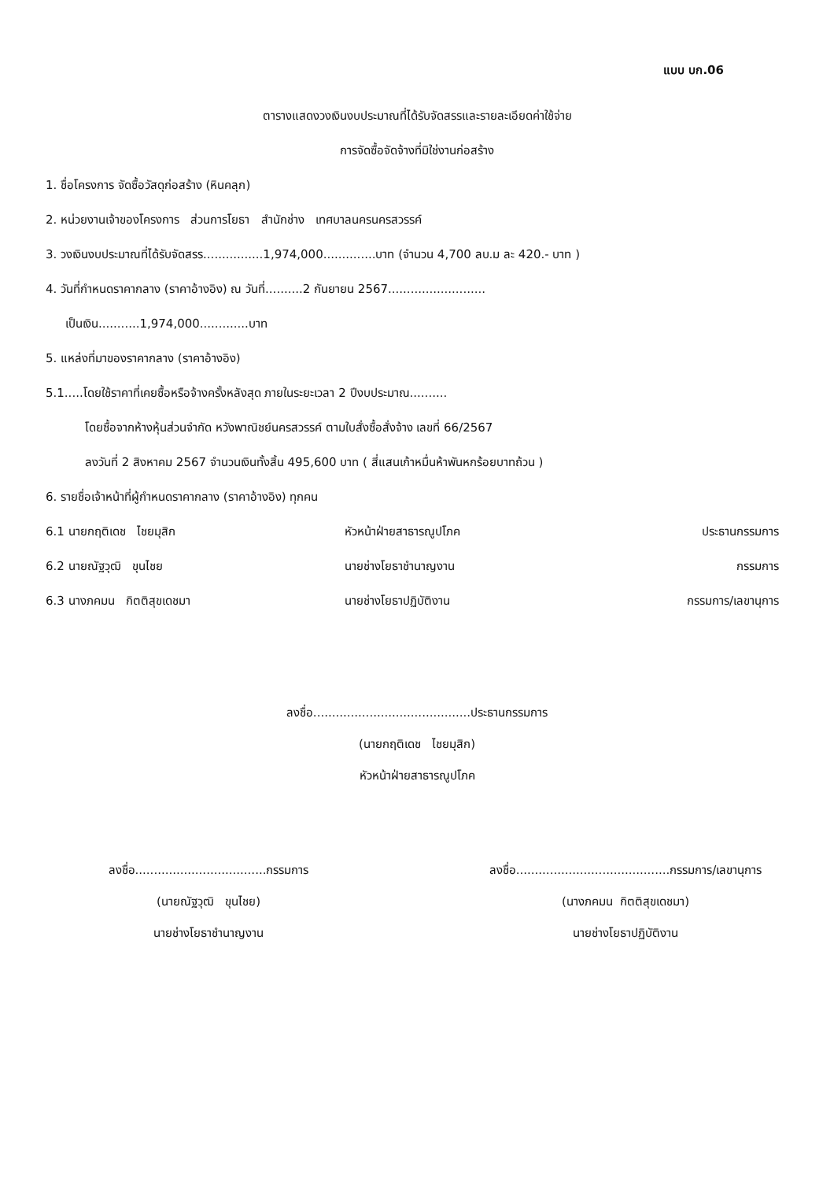แบบ บก.06
ตารางแสดงวงเงินงบประมาณที่ได้รับจัดสรรและรายละเอียดค่าใช้จ่าย
การจัดซื้อจัดจ้างที่มิใช่งานก่อสร้าง
1. ชื่อโครงการ จัดซื้อวัสดุก่อสร้าง (หินคลุก)
2. หน่วยงานเจ้าของโครงการ ส่วนการโยธา สำนักช่าง เทศบาลนครนครสวรรค์
3. วงเงินงบประมาณที่ได้รับจัดสรร................1,974,000..............บาท (จำนวน 4,700 ลบ.ม ละ 420.- บาท )
4. วันที่กำหนดราคากลาง (ราคาอ้างอิง) ณ วันที่..........2 กันยายน 2567..........................
เป็นเงิน...........1,974,000.............บาท
5. แหล่งที่มาของราคากลาง (ราคาอ้างอิง)
5.1.....โดยใช้ราคาที่เคยซื้อหรือจ้างครั้งหลังสุด ภายในระยะเวลา 2 ปีงบประมาณ..........
โดยซื้อจากห้างหุ้นส่วนจำกัด หวังพาณิชย์นครสวรรค์ ตามใบสั่งซื้อสั่งจ้าง เลขที่ 66/2567
ลงวันที่ 2 สิงหาคม 2567 จำนวนเงินทั้งสิ้น 495,600 บาท ( สี่แสนเก้าหมื่นห้าพันหกร้อยบาทถ้วน )
6. รายชื่อเจ้าหน้าที่ผู้กำหนดราคากลาง (ราคาอ้างอิง) ทุกคน
6.1 นายกฤติเดช ไชยมุสิก หัวหน้าฝ่ายสาธารณูปโภค ประธานกรรมการ
6.2 นายณัฐวุฒิ ขุนไชย นายช่างโยธาชำนาญงาน กรรมการ
6.3 นางภคมน กิตติสุขเดชมา นายช่างโยธาปฏิบัติงาน กรรมการ/เลขานุการ
ลงชื่อ..........................................ประธานกรรมการ
(นายกฤติเดช ไชยมุสิก)
หัวหน้าฝ่ายสาธารณูปโภค
ลงชื่อ...................................กรรมการ
(นายณัฐวุฒิ ขุนไชย)
นายช่างโยธาชำนาญงาน
ลงชื่อ.........................................กรรมการ/เลขานุการ
(นางภคมน กิตติสุขเดชมา)
นายช่างโยธาปฏิบัติงาน